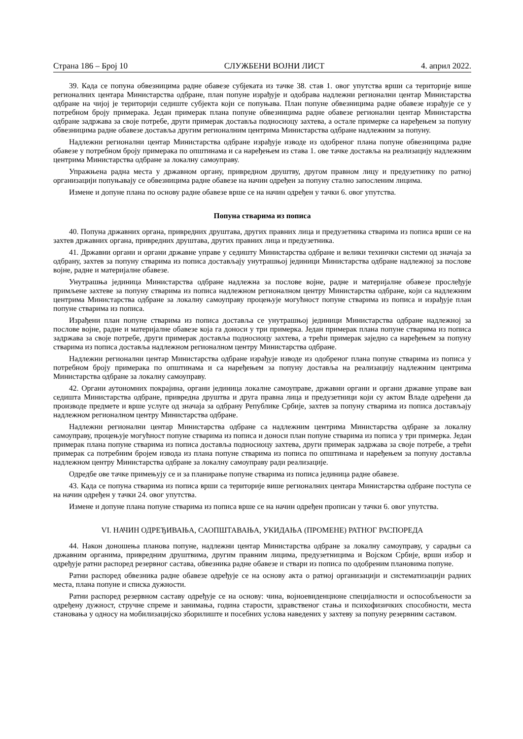Страна 186 – Број 10 СЛУЖБЕНИ ВОЈНИ ЛИСТ 4. април 2022.
39. Када се попуна обвезницима радне обавезе субјеката из тачке 38. став 1. овог упутства врши са територије више регионалних центара Министарства одбране, план попуне израђује и одобрава надлежни регионални центар Министарства одбране на чијој је територији седиште субјекта који се попуњава. План попуне обвезницима радне обавезе израђује се у потребном броју примерака. Један примерак плана попуне обвезницима радне обавезе регионални центар Министарства одбране задржава за своје потребе, други примерак доставља подносиоцу захтева, а остале примерке са наређењем за попуну обвезницима радне обавезе доставља другим регионалним центрима Министарства одбране надлежним за попуну.
Надлежни регионални центар Министарства одбране израђује изводе из одобреног плана попуне обвезницима радне обавезе у потребном броју примерака по општинама и са наређењем из става 1. ове тачке доставља на реализацију надлежним центрима Министарства одбране за локалну самоуправу.
Упражњена радна места у државном органу, привредном друштву, другом правном лицу и предузетнику по ратној организацији попуњавају се обвезницима радне обавезе на начин одређен за попуну стално запосленим лицима.
Измене и допуне плана по основу радне обавезе врше се на начин одређен у тачки 6. овог упутства.
Попуна стварима из пописа
40. Попуна државних органа, привредних друштава, других правних лица и предузетника стварима из пописа врши се на захтев државних органа, привредних друштава, других правних лица и предузетника.
41. Државни органи и органи државне управе у седишту Министарства одбране и велики технички системи од значаја за одбрану, захтев за попуну стварима из пописа достављају унутрашњој јединици Министарства одбране надлежној за послове војне, радне и материјалне обавезе.
Унутрашња јединица Министарства одбране надлежна за послове војне, радне и материјалне обавезе прослеђује примљене захтеве за попуну стварима из пописа надлежном регионалном центру Министарства одбране, који са надлежним центрима Министарства одбране за локалну самоуправу процењује могућност попуне стварима из пописа и израђује план попуне стварима из пописа.
Израђени план попуне стварима из пописа доставља се унутрашњој јединици Министарства одбране надлежној за послове војне, радне и материјалне обавезе која га доноси у три примерка. Један примерак плана попуне стварима из пописа задржава за своје потребе, други примерак доставља подносиоцу захтева, а трећи примерак заједно са наређењем за попуну стварима из пописа доставља надлежном регионалном центру Министарства одбране.
Надлежни регионални центар Министарства одбране израђује изводе из одобреног плана попуне стварима из пописа у потребном броју примерака по општинама и са наређењем за попуну доставља на реализацију надлежним центрима Министарства одбране за локалну самоуправу.
42. Органи аутономних покрајина, органи јединица локалне самоуправе, државни органи и органи државне управе ван седишта Министарства одбране, привредна друштва и друга правна лица и предузетници који су актом Владе одређени да производе предмете и врше услуге од значаја за одбрану Републике Србије, захтев за попуну стварима из пописа достављају надлежном регионалном центру Министарства одбране.
Надлежни регионални центар Министарства одбране са надлежним центрима Министарства одбране за локалну самоуправу, процењује могућност попуне стварима из пописа и доноси план попуне стварима из пописа у три примерка. Један примерак плана попуне стварима из пописа доставља подносиоцу захтева, други примерак задржава за своје потребе, а трећи примерак са потребним бројем извода из плана попуне стварима из пописа по општинама и наређењем за попуну доставља надлежном центру Министарства одбране за локалну самоуправу ради реализације.
Одредбе ове тачке примењују се и за планирање попуне стварима из пописа јединица радне обавезе.
43. Када се попуна стварима из пописа врши са територије више регионалних центара Министарства одбране поступа се на начин одређен у тачки 24. овог упутства.
Измене и допуне плана попуне стварима из пописа врше се на начин одређен прописан у тачки 6. овог упутства.
VI. НАЧИН ОДРЕЂИВАЊА, САОПШТАВАЊА, УКИДАЊА (ПРОМЕНЕ) РАТНОГ РАСПОРЕДА
44. Након доношења планова попуне, надлежни центар Министарства одбране за локалну самоуправу, у сарадњи са државним органима, привредним друштвима, другим правним лицима, предузетницима и Војском Србије, врши избор и одређује ратни распоред резервног састава, обвезника радне обавезе и ствари из пописа по одобреним плановима попуне.
Ратни распоред обвезника радне обавезе одређује се на основу акта о ратној организацији и систематизацији радних места, плана попуне и списка дужности.
Ратни распоред резервном саставу одређује се на основу: чина, војноевиденционе специјалности и оспособљености за одређену дужност, стручне спреме и занимања, година старости, здравственог стања и психофизичких способности, места становања у односу на мобилизацијско зборилиште и посебних услова наведених у захтеву за попуну резервним саставом.